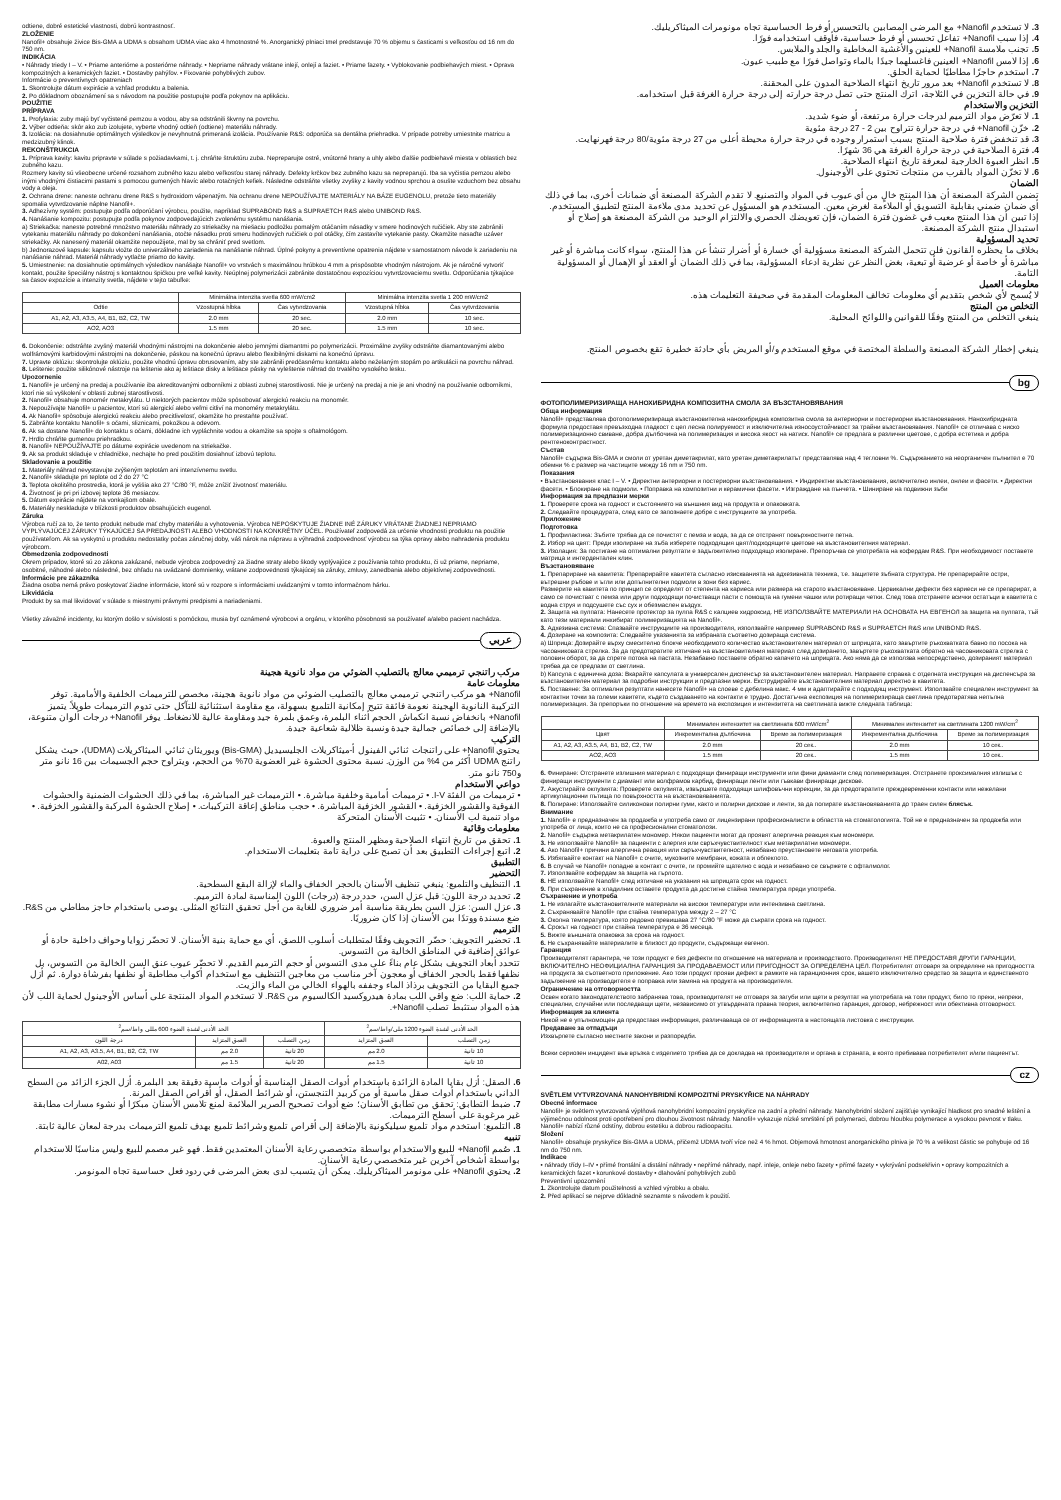odtiene, dobré estetické vlastnosti, dobrú kontrastnosť.
ZLOŽENIE
Nanofil+ obsahuje živice Bis-GMA a UDMA s obsahom UDMA viac ako 4 hmotnostné %. Anorganický plniaci tmel predstavuje 70 % objemu s časticami s veľkosťou od 16 nm do 750 nm.
INDIKÁCIA
• Náhrady triedy I – V. • Priame anteriórne a posteriórne náhrady. • Nepriame náhrady vrátane inlejí, onlejí a faziet. • Priame fazety. • Vyblokovanie podbiehavých miest. • Oprava kompozitných a keramických faziet. • Dostavby pahýľov. • Fixovanie pohyblivých zubov.
Informácie o preventívnych opatreniach
1. Skontrolujte dátum expirácie a vzhľad produktu a balenia.
2. Po dôkladnom oboznámení sa s návodom na použitie postupujte podľa pokynov na aplikáciu.
POUŽITIE
PRÍPRAVA
1. Profylaxia: zuby majú byť vyčistené pemzou a vodou, aby sa odstránili škvrny na povrchu.
2. Výber odtieňa: skôr ako zub izolujete, vyberte vhodný odtieň (odtiene) materiálu náhrady.
3. Izolácia: na dosiahnutie optimálnych výsledkov je nevyhnutná primeraná izolácia. Používanie R&S: odporúča sa dentálna priehradka. V prípade potreby umiestnite matricu a medzizubný klinok.
REKONŠTRUKCIA
1. Príprava kavity: kavitu pripravte v súlade s požiadavkami, t. j. chráňte štruktúru zuba. Nepreparujte ostré, vnútorné hrany a uhly alebo ďalšie podbiehavé miesta v oblastich bez zubného kazu.
Rozmery kavity sú všeobecne určené rozsahom zubného kazu alebo veľkosťou starej náhrady. Defekty krčkov bez zubného kazu sa nepreparujú. Iba sa vyčistia pemzou alebo inými vhodnými čistiacimi pastami s pomocou gumených hlavíc alebo rotačných kefiek. Následne odstráňte všetky zvyšky z kavity vodnou sprchou a osušte vzduchom bez obsahu vody a oleja.
2. Ochrana drene: naneste ochranu drene R&S s hydroxidom vápenatým. Na ochranu drene NEPOUŽÍVAJTE MATERIÁLY NA BÁZE EUGENOLU, pretože tieto materiály spomalia vytvrdzovanie náplne Nanofil+.
3. Adhezívny systém: postupujte podľa odporúčaní výrobcu, použite, napríklad SUPRABOND R&S a SUPRAETCH R&S alebo UNIBOND R&S.
4. Nanášanie kompozitu: postupujte podľa pokynov zodpovedajúcich zvolenému systému nanášania.
a) Striekačka: naneste potrebné množstvo materiálu náhrady zo striekačky na miešaciu podložku pomalým otáčaním násadky v smere hodinových ručičiek. Aby ste zabránili vytekaniu materiálu náhrady po dokončení nanášania, otočte násadku proti smeru hodinových ručičiek o pol otáčky, čím zastavíte vytekanie pasty. Okamžite nasaďte uzáver striekačky. Ak nanesený materiál okamžite nepoužijete, mal by sa chrániť pred svetlom.
b) Jednorazové kapsule: kapsulu vložte do univerzálneho zariadenia na nanášanie náhrad. Úplné pokyny a preventívne opatrenia nájdete v samostatnom návode k zariadeniu na nanášanie náhrad. Materiál náhrady vytlačte priamo do kavity.
5. Umiestnenie: na dosiahnutie optimálnych výsledkov nanášajte Nanofil+ vo vrstvách s maximálnou hrúbkou 4 mm a prispôsobte vhodným nástrojom. Ak je náročné vytvoriť kontakt, použite špeciálny nástroj s kontaktnou špičkou pre veľké kavity. Neúplnej polymerizácii zabránite dostatočnou expozíciou vytvrdzovaciemu svetlu. Odporúčania týkajúce sa časov expozície a intenzity svetla, nájdete v tejto tabuľke:
| | Minimálna intenzita svetla 600 mW/cm2 | | Minimálna intenzita svetla 1 200 mW/cm2 | |
| --- | --- | --- | --- | --- |
| Odtie | Vzostupná hĺbka | Čas vytvrdzovania | Vzostupná hĺbka | Čas vytvrdzovania |
| A1, A2, A3, A3.5, A4, B1, B2, C2, TW | 2.0 mm | 20 sec. | 2.0 mm | 10 sec. |
| AO2, AO3 | 1.5 mm | 20 sec. | 1.5 mm | 10 sec. |
6. Dokončenie: odstráňte zvyšný materiál vhodnými nástrojmi na dokončenie alebo jemnými diamantmi po polymerizácii. Proximálne zvyšky odstráňte diamantovanými alebo wolfrámovými karbidovými nástrojmi na dokončenie, páskou na konečnú úpravu alebo flexibilnými diskami na konečnú úpravu.
7. Upravte oklúziu: skontrolujte oklúziu, použite vhodnú úpravu obrusovaním, aby ste zabránili predčasnému kontaktu alebo neželaným stopám po artikulácii na povrchu náhrad.
8. Leštenie: použite silikónové nástroje na leštenie ako aj leštiace disky a leštiace pásky na vyleštenie náhrad do trvalého vysokého lesku.
Upozornenie
1. Nanofil+ je určený na predaj a používanie iba akreditovanými odborníkmi z oblasti zubnej starostlivosti. Nie je určený na predaj a nie je ani vhodný na používanie odborníkmi, ktorí nie sú vyškolení v oblasti zubnej starostlivosti.
2. Nanofil+ obsahuje monomér metakrylátu. U niektorých pacientov môže spôsobovať alergickú reakciu na monomér.
3. Nepoužívajte Nanofil+ u pacientov, ktorí sú alergickí alebo veľmi citliví na monoméry metakrylátu.
4. Ak Nanofil+ spôsobuje alergickú reakciu alebo precitlivelosť, okamžite ho prestaňte používať.
5. Zabráňte kontaktu Nanofil+ s očami, sliznicami, pokožkou a odevom.
6. Ak sa dostane Nanofil+ do kontaktu s očami, dôkladne ich vypláchnite vodou a okamžite sa spojte s oftalmológom.
7. Hrdlo chráňte gumenou priehradkou.
8. Nanofil+ NEPOUŽÍVAJTE po dátume expirácie uvedenom na striekačke.
9. Ak sa produkt skladuje v chladničke, nechajte ho pred použitím dosiahnuť izbovú teplotu.
Skladovanie a použitie
1. Materiály náhrad nevystavujte zvýšeným teplotám ani intenzívnemu svetlu.
2. Nanofil+ skladujte pri teplote od 2 do 27 °C
3. Teplota okolitého prostredia, ktorá je vyššia ako 27 °C/80 °F, môže znížiť životnosť materiálu.
4. Životnosť je pri pri izbovej teplote 36 mesiacov.
5. Dátum expirácie nájdete na vonkajšom obale.
6. Materiály neskladujte v blízkosti produktov obsahujúcich eugenol.
Záruka
Výrobca ručí za to, že tento produkt nebude mať chyby materiálu a vyhotovenia. Výrobca NEPOSKYTUJE ŽIADNE INÉ ZÁRUKY VRÁTANE ŽIADNEJ NEPRIAMO VYPLÝVAJÚCEJ ZÁRUKY TÝKAJÚCEJ SA PREDAJNOSTI ALEBO VHODNOSTI NA KONKRÉTNY ÚČEL. Používateľ zodpovedá za určenie vhodnosti produktu na použitie používateľom. Ak sa vyskytnú u produktu nedostatky počas záručnej doby, váš nárok na nápravu a výhradná zodpovednosť výrobcu sa týka opravy alebo nahradenia produktu výrobcom.
Obmedzenia zodpovednosti
Okrem prípadov, ktoré sú zo zákona zakázané, nebude výrobca zodpovedný za žiadne straty alebo škody vyplývajúce z používania tohto produktu, či už priame, nepriame, osobitné, náhodné alebo následné, bez ohľadu na uvádzané domnienky, vrátane zodpovednosti týkajúcej sa záruky, zmluvy, zanedbania alebo objektívnej zodpovednosti.
Informácie pre zákazníka
Žiadna osoba nemá právo poskytovať žiadne informácie, ktoré sú v rozpore s informáciami uvádzanými v tomto informačnom hárku.
Likvidácia
Produkt by sa mal likvidovať v súlade s miestnymi právnymi predpismi a nariadeniami.
Všetky závažné incidenty, ku ktorým došlo v súvislosti s pomôckou, musia byť oznámené výrobcovi a orgánu, v ktorého pôsobnosti sa používateľ a/alebo pacient nachádza.
عربي
مركب راتنجي ترميمي معالج بالتصليب الضوئي من مواد نانوية هجينة
معلومات عامة
Nanofil+ هو مركب راتنجي ترميمي معالج بالتصليب الضوئي من مواد نانوية هجينة، مخصص للترميمات الخلفية والأمامية. توفر التركيبة النانوية الهجينة نعومة فائقة تتيح إمكانية التلميع بسهولة، مع مقاومة استثنائية للتآكل حتى تدوم الترميمات طويلاً. يتميز Nanofil+ بانخفاض نسبة انكماش الحجم أثناء البلمرة، وعمق بلمرة جيد ومقاومة عالية للانضغاط. يوفر Nanofil+ درجات ألوان متنوعة، بالإضافة إلى خصائص جمالية جيدة ونسبة ظلالية شعاعية جيدة.
التركيب
يحتوي Nanofil+ على راتنجات ثنائي الفينول أ-ميثاكريلات الجليسيديل (Bis-GMA) ويوريثان ثنائي الميثاكريلات (UDMA)، حيث يشكل راتنج UDMA أكثر من 4% من الوزن. نسبة محتوى الحشوة غير العضوية 70% من الحجم، ويتراوح حجم الجسيمات بين 16 نانو متر و750 نانو متر.
دواعي الاستخدام
• ترميمات من الفئة I-V. • ترميمات أمامية وخلفية مباشرة. • الترميمات غير المباشرة، بما في ذلك الحشوات الضمنية والحشوات الفوقية والقشور الخزفية. • القشور الخزفية المباشرة. • حجب مناطق إعاقة التركيبات. • إصلاح الحشوة المركبة والقشور الخزفية. • مواد تنمية لب الأسنان. • تثبيت الأسنان المتحركة
معلومات وقائية
1. تحقق من تاريخ انتهاء الصلاحية ومظهر المنتج والعبوة.
2. اتبع إجراءات التطبيق بعد أن تصبح على دراية تامة بتعليمات الاستخدام.
التطبيق
التحضير
1. التنظيف والتلميع: ينبغي تنظيف الأسنان بالحجر الخفاف والماء لإزالة البقع السطحية.
2. تحديد درجة اللون: قبل عزل السن، حدد درجة (درجات) اللون المناسبة لمادة الترميم.
3. عزل السن: عزل السن بطريقة مناسبة أمر ضروري للغاية من أجل تحقيق النتائج المثلى. يوصى باستخدام حاجز مطاطي من R&S. ضع مسندة ووتدًا بين الأسنان إذا كان ضروريًا.
الترميم
1. تحضير التجويف: حضّر التجويف وفقًا لمتطلبات أسلوب اللصق، أي مع حماية بنية الأسنان. لا تحضّر زوايا وحواف داخلية حادة أو عوائق إضافية في المناطق الخالية من التسوس.
تتحدد أبعاد التجويف بشكل عام بناءً على مدى التسوس أو حجم الترميم القديم. لا تحضّر عيوب عنق السن الخالية من التسوس، بل نظفها فقط بالحجر الخفاف أو معجون آخر مناسب من معاجين التنظيف مع استخدام أكواب مطاطية أو نظفها بفرشاة دوارة. ثم أزل جميع البقايا من التجويف برذاذ الماء وجففه بالهواء الخالي من الماء والزيت.
2. حماية اللب: ضع واقي اللب بمادة هيدروكسيد الكالسيوم من R&S. لا تستخدم المواد المنتجة على أساس الأوجينول لحماية اللب لأن هذه المواد ستثبط تصلب Nanofil+.
| الحد الأدنى لشدة الضوء 1200 ملي/واط/سم<sup>2</sup> | | الحد الأدنى لشدة الضوء 600 مللي واط/سم<sup>2</sup> | | |
| --- | --- | --- | --- | --- |
| زمن التصلب | العمق المتزايد | زمن التصلب | العمق المتزايد | درجة اللون |
| 10 ثانية | 2.0 مم | 20 ثانية | 2.0 مم | A1, A2, A3, A3.5, A4, B1, B2, C2, TW |
| 10 ثانية | 1.5 مم | 20 ثانية | 1.5 مم | A02, A03 |
6. الصقل: أزل بقايا المادة الزائدة باستخدام أدوات الصقل المناسبة أو أدوات ماسية دقيقة بعد البلمرة. أزل الجزء الزائد من السطح الداني باستخدام أدوات صقل ماسية أو من كربيد التنجستن، أو شرائط الصقل، أو أقراص الصقل المرنة.
7. ضبط التطابق: تحقق من تطابق الأسنان؛ ضع أدوات تصحيح الصرير الملائمة لمنع تلامس الأسنان مبكرًا أو نشوء مسارات مطابقة غير مرغوبة على أسطح الترميمات.
8. التلميع: استخدم مواد تلميع سيليكونية بالإضافة إلى أقراص تلميع وشرائط تلميع بهدف تلميع الترميمات بدرجة لمعان عالية ثابتة.
تنبيه
1. صُمم Nanofil+ للبيع والاستخدام بواسطة متخصصي رعاية الأسنان المعتمدين فقط. فهو غير مصمم للبيع وليس مناسبًا للاستخدام بواسطة أشخاص آخرين غير متخصصي رعاية الأسنان.
2. يحتوي Nanofil+ على مونومر الميثاكريليك. يمكن أن يتسبب لدى بعض المرضى في ردود فعل حساسية تجاه المونومر.
3. لا تستخدم Nanofil+ مع المرضى المصابين بالتحسس أو فرط الحساسية تجاه مونومرات الميثاكريليك.
4. إذا سبب Nanofil+ تفاعل تحسس أو فرط حساسية، فأوقف استخدامه فورًا.
5. تجنب ملامسة Nanofil+ للعينين والأغشية المخاطية والجلد والملابس.
6. إذا لامس Nanofil+ العينين فاغسلهما جيدًا بالماء وتواصل فورًا مع طبيب عيون.
7. استخدم حاجزًا مطاطيًا لحماية الحلق.
8. لا تستخدم Nanofil+ بعد مرور تاريخ انتهاء الصلاحية المدون على المحقنة.
9. في حالة التخزين في الثلاجة، اترك المنتج حتى تصل درجة حرارته إلى درجة حرارة الغرفة قبل استخدامه.
التخزين والاستخدام
1. لا تعرّض مواد الترميم لدرجات حرارة مرتفعة، أو ضوء شديد.
2. خزّن Nanofil+ في درجة حرارة تتراوح بين 2 - 27 درجة مئوية
3. قد تنخفض فترة صلاحية المنتج بسبب استمرار وجوده في درجة حرارة محيطة أعلى من 27 درجة مئوية/80 درجة فهرنهايت.
4. فترة الصلاحية في درجة حرارة الغرفة هي 36 شهرًا.
5. انظر العبوة الخارجية لمعرفة تاريخ انتهاء الصلاحية.
6. لا تخزّن المواد بالقرب من منتجات تحتوي على الأوجينول.
الضمان
تضمن الشركة المصنعة أن هذا المنتج خالٍ من أي عيوب في المواد والتصنيع. لا تقدم الشركة المصنعة أي ضمانات أخرى، بما في ذلك أي ضمان ضمني بقابلية التسويق أو الملاءمة لغرض معين. المستخدم هو المسؤول عن تحديد مدى ملاءمة المنتج لتطبيق المستخدم. إذا تبين أن هذا المنتج معيب في غضون فترة الضمان، فإن تعويضك الحصري والالتزام الوحيد من الشركة المصنعة هو إصلاح أو استبدال منتج الشركة المصنعة.
تحديد المسؤولية
بخلاف ما يحظره القانون فلن تتحمل الشركة المصنعة مسؤولية أي خسارة أو أضرار تنشأ عن هذا المنتج، سواء كانت مباشرة أو غير مباشرة أو خاصة أو عرضية أو تبعية، بغض النظر عن نظرية ادعاء المسؤولية، بما في ذلك الضمان أو العقد أو الإهمال أو المسؤولية التامة.
معلومات العميل
لا يُسمح لأي شخص بتقديم أي معلومات تخالف المعلومات المقدمة في صحيفة التعليمات هذه.
التخلص من المنتج
ينبغي التخلص من المنتج وفقًا للقوانين واللوائح المحلية.
ينبغي إخطار الشركة المصنعة والسلطة المختصة في موقع المستخدم و/أو المريض بأي حادثة خطيرة تقع بخصوص المنتج.
bg
ФОТОПОЛИМЕРИЗИРАЩА НАНОХИБРИДНА КОМПОЗИТНА СМОЛА ЗА ВЪЗСТАНОВЯВАНИЯ
Обща информация
Nanofil+ представлява фотополимеризираща възстановителна нанохибридна композитна смола за антериорни и постериорни възстановявания. Нанохибридната формула предоставя превъзходна гладкост с цел лесна полируемост и изключителна износоустойчивост за трайни възстановявания. Nanofil+ се отличава с ниско полимеризационно свиване, добра дълбочина на полимеризация и висока якост на натиск. Nanofil+ се предлага в различни цветове, с добра естетика и добра рентгеноконтрастност.
Състав
Nanofil+ съдържа Bis-GMA и смоли от уретан диметакрилат, като уретан диметакрилатът представлява над 4 тегловни %. Съдържанието на неорганичен пълнител е 70 обемни % с размер на частиците между 16 nm и 750 nm.
Показания
• Възстановявания клас I – V. • Директни антериорни и постериорни възстановявания. • Индиректни възстановявания, включително инлеи, онлеи и фасети. • Директни фасети. • Блокиране на подмоли. • Поправка на композитни и керамични фасети. • Изграждане на пънчета. • Шиниране на подвижни зъби
Информация за предпазни мерки
1. Проверете срока на годност и състоянието на външния вид на продукта и опаковката.
2. Следвайте процедурата, след като се запознаете добре с инструкциите за употреба.
Приложение
Подготовка
1. Профилактика: Зъбите трябва да се почистят с пемза и вода, за да се отстранят повърхностните петна.
2. Избор на цвят: Преди изолиране на зъба изберете подходящия цвят/подходящите цветове на възстановителния материал.
3. Изолация: За постигане на оптимални резултати е задължително подходящо изолиране. Препоръчва се употребата на кофердам R&S. При необходимост поставете матрица и интерденталeн клин.
Възстановяване
1. Препариране на кавитета: Препарирайте кавитета съгласно изискванията на адхезивната техника, т.е. защитете зъбната структура. Не препарирайте остри, вътрешни ръбове и ъгли или допълнителни подмоли в зони без кариес.
Размерите на кавитета по принцип се определят от степента на кариеса или размера на старото възстановяване. Цервикални дефекти без кариеси не се препарират, а само се почистват с пемза или други подходящи почистващи пасти с помощта на гумени чашки или ротиращи четки. След това отстранете всички остатъци в кавитета с водна струя и подсушете със сух и обезмаслен въздух.
2. Защита на пулпата: Нанесете протектор за пулпа R&S с калциев хидроксид. НЕ ИЗПОЛЗВАЙТЕ МАТЕРИАЛИ НА ОСНОВАТА НА ЕВГЕНОЛ за защита на пулпата, тъй като тези материали инхибират полимеризацията на Nanofil+.
3. Адхезивна система: Спазвайте инструкциите на производителя, използвайте например SUPRABOND R&S и SUPRAETCH R&S или UNIBOND R&S.
4. Дозиране на композита: Следвайте указанията за избраната съответно дозираща система.
а) Шприца: Дозирайте върху смесително блокче необходимото количество възстановителен материал от шприцата, като завъртите ръкохватката бавно по посока на часовниковата стрелка. За да предотвратите изтичане на възстановителния материал след дозирането, завъртете ръкохватката обратно на часовниковата стрелка с половин оборот, за да спрете потока на пастата. Незабавно поставете обратно капачето на шприцата. Ако няма да се използва непосредствено, дозираният материал трябва да се предпази от светлина.
b) Капсула с единична доза: Вкарайте капсулата в универсален диспенсър за възстановителен материал. Направете справка с отделната инструкция на диспенсъра за възстановителен материал за подробни инструкции и предпазни мерки. Екструдирайте възстановителния материал директно в кавитета.
5. Поставяне: За оптимални резултати нанесете Nanofil+ на слоеве с дебелина макс. 4 мм и адаптирайте с подходящ инструмент. Използвайте специален инструмент за контактни точки за големи кавитети, където създаването на контакти е трудно. Достатъчна експозиция на полимеризираща светлина предотвратява непълна полимеризация. За препоръки по отношение на времето на експозиция и интензитета на светлината вижте следната таблица:
| | Минимален интензитет на светлината 600 mW/cm<sup>2</sup> | | Минимален интензитет на светлината 1200 mW/cm<sup>2</sup> | |
| --- | --- | --- | --- | --- |
| Цвят | Инкрементална дълбочина | Време за полимеризация | Инкрементална дълбочина | Време за полимеризация |
| A1, A2, A3, A3.5, A4, B1, B2, C2, TW | 2.0 mm | 20 сек.. | 2.0 mm | 10 сек.. |
| AO2, AO3 | 1.5 mm | 20 сек.. | 1.5 mm | 10 сек.. |
6. Финиране: Отстранете излишния материал с подходящи финиращи инструменти или фини диаманти след полимеризация. Отстранете проксималния излишък с финиращи инструменти с диамант или волфрамов карбид, финиращи ленти или гъвкави финиращи дискове.
7. Ажустирайте оклузията: Проверете оклузията, извършете подходящи шлифовъчни корекции, за да предотвратите преждевременни контакти или нежелани артикулационни пътища по повърхността на възстановяванията.
8. Полиране: Използвайте силиконови полирни гуми, както и полирни дискове и ленти, за да полирате възстановяванията до траен силен блясък.
Внимание
1. Nanofil+ е предназначен за продажба и употреба само от лицензирани професионалисти в областта на стоматологията. Той не е предназначен за продажба или употреба от лица, които не са професионални стоматолози.
2. Nanofil+ съдържа метакрилатен мономер. Някои пациенти могат да проявят алергична реакция към мономери.
3. Не използвайте Nanofil+ за пациенти с алергия или свръхчувствителност към метакрилатни мономери.
4. Ако Nanofil+ причини алергична реакция или свръхчувствителност, незабавно преустановете неговата употреба.
5. Избягвайте контакт на Nanofil+ с очите, мукозните мембрани, кожата и облеклото.
6. В случай че Nanofil+ попадне в контакт с очите, ги промийте щателно с вода и незабавно се свържете с офталмолог.
7. Използвайте кофердам за защита на гърлото.
8. НЕ използвайте Nanofil+ след изтичане на указания на шприцата срок на годност.
9. При съхранение в хладилник оставете продукта да достигне стайна температура преди употреба.
Съхранение и употреба
1. Не излагайте възстановителните материали на високи температури или интензивна светлина.
2. Съхранявайте Nanofil+ при стайна температура между 2 – 27 °C
3. Околна температура, която редовно превишава 27 °C/80 °F може да съкрати срока на годност.
4. Срокът на годност при стайна температура е 36 месеца.
5. Вижте външната опаковка за срока на годност.
6. Не съхранявайте материалите в близост до продукти, съдържащи евгенол.
Гаранция
Производителят гарантира, че този продукт е без дефекти по отношение на материала и производството. Производителят НЕ ПРЕДОСТАВЯ ДРУГИ ГАРАНЦИИ, ВКЛЮЧИТЕЛНО НЕОФИЦИАЛНА ГАРАНЦИЯ ЗА ПРОДАВАЕМОСТ ИЛИ ПРИГОДНОСТ ЗА ОПРЕДЕЛЕНА ЦЕЛ. Потребителят отговаря за определяне на пригодността на продукта за съответното приложение. Ако този продукт прояви дефект в рамките на гаранционния срок, вашето изключително средство за защита и единственото задължение на производителя е поправка или замяна на продукта на производителя.
Ограничение на отговорността
Освен когато законодателството забранява това, производителят не отговаря за загуби или щети в резултат на употребата на този продукт, било то преки, непреки, специални, случайни или последващи щети, независимо от утвърдената правна теория, включително гаранция, договор, небрежност или обективна отговорност.
Информация за клиента
Никой не е упълномощен да предоставя информация, различаваща се от информацията в настоящата листовка с инструкции.
Предаване за отпадъци
Изхвърлете съгласно местните закони и разпоредби.
Всеки сериозен инцидент във връзка с изделието трябва да се докладва на производителя и органа в страната, в която пребивава потребителят и/или пациентът.
cz
SVĚTLEM VYTVRZOVANÁ NANOHYBRIDNÍ KOMPOZITNÍ PRYSKYŘICE NA NÁHRADY
Obecné informace
Nanofil+ je světlem vytvrzovaná výplňová nanohybridní kompozitní pryskyřice na zadní a přední náhrady. Nanohybridní složení zajišťuje vynikající hladkost pro snadné leštění a výjimečnou odolnost proti opotřebení pro dlouhou životnost náhrady. Nanofil+ vykazuje nízké smrštění při polymeraci, dobrou hloubku polymerace a vysokou pevnost v tlaku. Nanofil+ nabízí různé odstíny, dobrou estetiku a dobrou radioopacitu.
Složení
Nanofil+ obsahuje pryskyřice Bis-GMA a UDMA, přičemž UDMA tvoří více než 4 % hmot. Objemová hmotnost anorganického plniva je 70 % a velikost částic se pohybuje od 16 nm do 750 nm.
Indikace
• náhrady třídy I–IV • přímé frontální a distální náhrady • nepřímé náhrady, např. inleje, onleje nebo fazety • přímé fazety • vykrývání podsekřivin • opravy kompozitních a keramických fazet • korunkové dostavby • dlahování pohyblivých zubů
Preventivní upozornění
1. Zkontrolujte datum použitelnosti a vzhled výrobku a obalu.
2. Před aplikací se nejprve důkladně seznamte s návodem k použití.